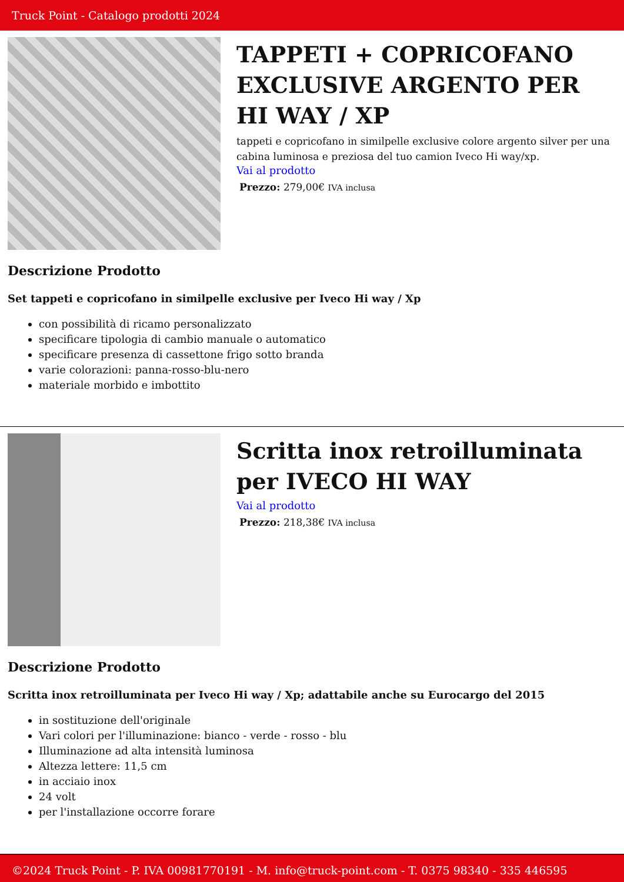Truck Point - Catalogo prodotti 2024
TAPPETI + COPRICOFANO EXCLUSIVE ARGENTO PER HI WAY / XP
tappeti e copricofano in similpelle exclusive colore argento silver per una cabina luminosa e preziosa del tuo camion Iveco Hi way/xp.
Vai al prodotto
Prezzo: 279,00€ IVA inclusa
Descrizione Prodotto
Set tappeti e copricofano in similpelle exclusive per Iveco Hi way / Xp
con possibilità di ricamo personalizzato
specificare tipologia di cambio manuale o automatico
specificare presenza di cassettone frigo sotto branda
varie colorazioni: panna-rosso-blu-nero
materiale morbido e imbottito
Scritta inox retroilluminata per IVECO HI WAY
Vai al prodotto
Prezzo: 218,38€ IVA inclusa
Descrizione Prodotto
Scritta inox retroilluminata per Iveco Hi way / Xp; adattabile anche su Eurocargo del 2015
in sostituzione dell'originale
Vari colori per l'illuminazione: bianco - verde - rosso - blu
Illuminazione ad alta intensità luminosa
Altezza lettere: 11,5 cm
in acciaio inox
24 volt
per l'installazione occorre forare
©2024 Truck Point - P. IVA 00981770191 - M. info@truck-point.com - T. 0375 98340 - 335 446595